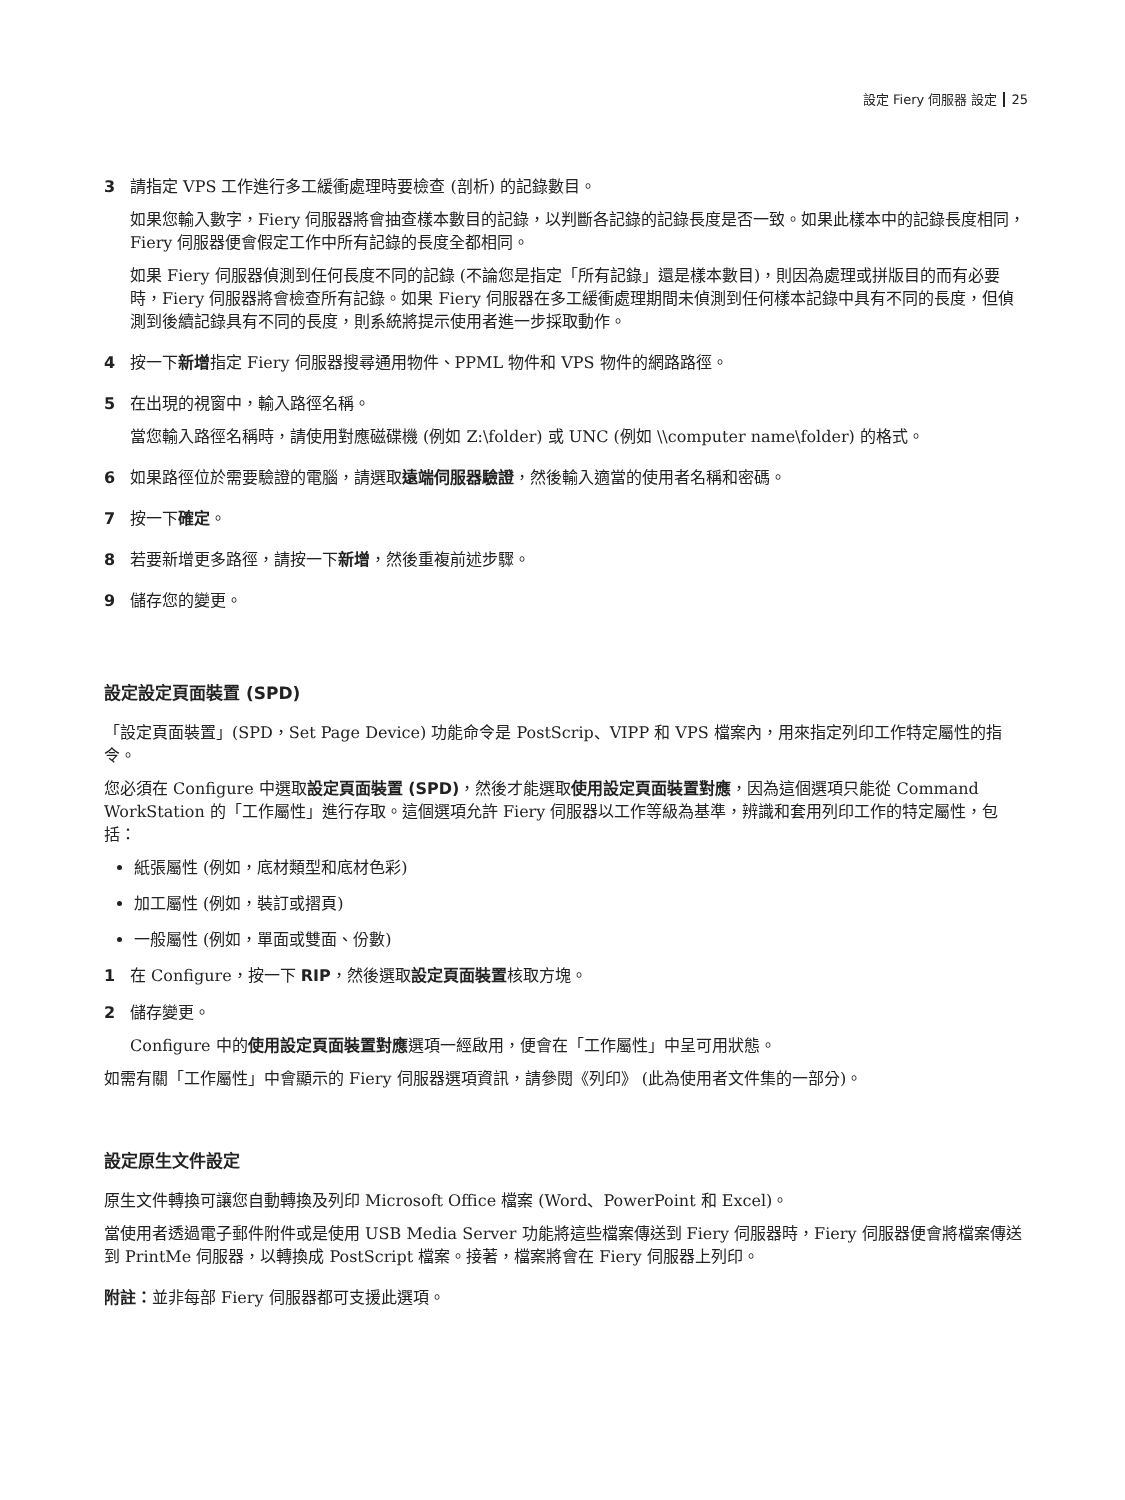設定 Fiery 伺服器 設定 25
3 請指定 VPS 工作進行多工緩衝處理時要檢查 (剖析) 的記錄數目。
如果您輸入數字，Fiery 伺服器將會抽查樣本數目的記錄，以判斷各記錄的記錄長度是否一致。如果此樣本中的記錄長度相同，Fiery 伺服器便會假定工作中所有記錄的長度全都相同。
如果 Fiery 伺服器偵測到任何長度不同的記錄 (不論您是指定「所有記錄」還是樣本數目)，則因為處理或拼版目的而有必要時，Fiery 伺服器將會檢查所有記錄。如果 Fiery 伺服器在多工緩衝處理期間未偵測到任何樣本記錄中具有不同的長度，但偵測到後續記錄具有不同的長度，則系統將提示使用者進一步採取動作。
4 按一下新增指定 Fiery 伺服器搜尋通用物件、PPML 物件和 VPS 物件的網路路徑。
5 在出現的視窗中，輸入路徑名稱。
當您輸入路徑名稱時，請使用對應磁碟機 (例如 Z:\folder) 或 UNC (例如 \\computer name\folder) 的格式。
6 如果路徑位於需要驗證的電腦，請選取遠端伺服器驗證，然後輸入適當的使用者名稱和密碼。
7 按一下確定。
8 若要新增更多路徑，請按一下新增，然後重複前述步驟。
9 儲存您的變更。
設定設定頁面裝置 (SPD)
「設定頁面裝置」(SPD，Set Page Device) 功能命令是 PostScrip、VIPP 和 VPS 檔案內，用來指定列印工作特定屬性的指令。
您必須在 Configure 中選取設定頁面裝置 (SPD)，然後才能選取使用設定頁面裝置對應，因為這個選項只能從 Command WorkStation 的「工作屬性」進行存取。這個選項允許 Fiery 伺服器以工作等級為基準，辨識和套用列印工作的特定屬性，包括：
紙張屬性 (例如，底材類型和底材色彩)
加工屬性 (例如，裝訂或摺頁)
一般屬性 (例如，單面或雙面、份數)
1 在 Configure，按一下 RIP，然後選取設定頁面裝置核取方塊。
2 儲存變更。
Configure 中的使用設定頁面裝置對應選項一經啟用，便會在「工作屬性」中呈可用狀態。
如需有關「工作屬性」中會顯示的 Fiery 伺服器選項資訊，請參閱《列印》 (此為使用者文件集的一部分)。
設定原生文件設定
原生文件轉換可讓您自動轉換及列印 Microsoft Office 檔案 (Word、PowerPoint 和 Excel)。
當使用者透過電子郵件附件或是使用 USB Media Server 功能將這些檔案傳送到 Fiery 伺服器時，Fiery 伺服器便會將檔案傳送到 PrintMe 伺服器，以轉換成 PostScript 檔案。接著，檔案將會在 Fiery 伺服器上列印。
附註：並非每部 Fiery 伺服器都可支援此選項。